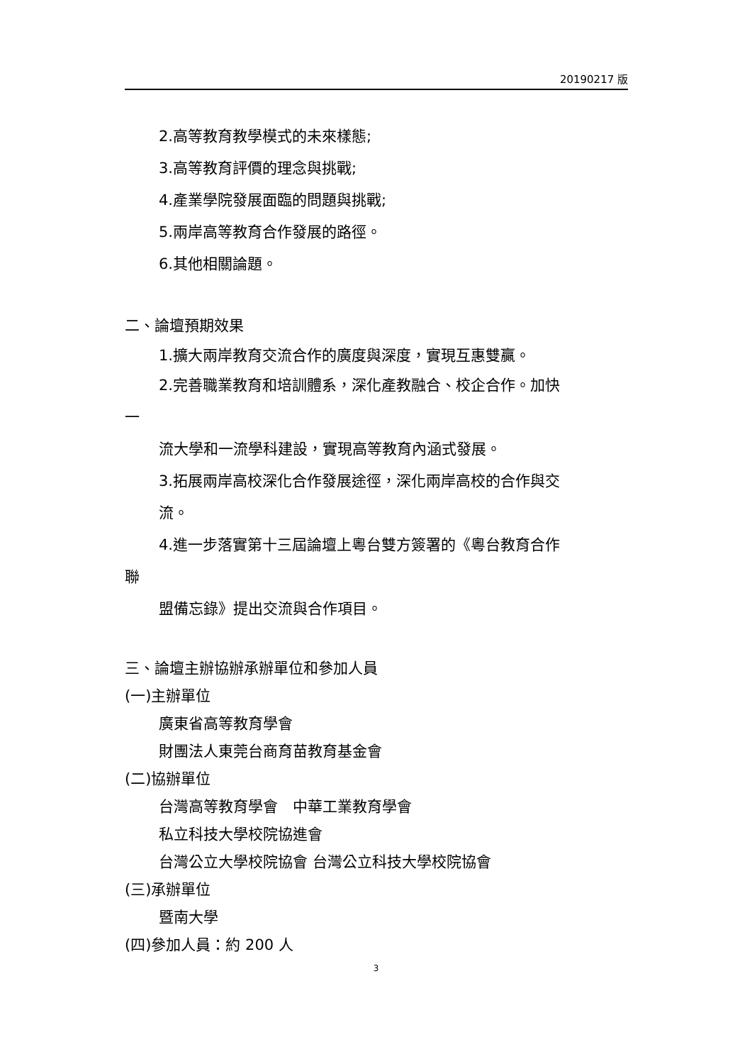20190217 版
2.高等教育教學模式的未來樣態;
3.高等教育評價的理念與挑戰;
4.產業學院發展面臨的問題與挑戰;
5.兩岸高等教育合作發展的路徑。
6.其他相關論題。
二、論壇預期效果
1.擴大兩岸教育交流合作的廣度與深度，實現互惠雙贏。
2.完善職業教育和培訓體系，深化產教融合、校企合作。加快
一
流大學和一流學科建設，實現高等教育內涵式發展。
3.拓展兩岸高校深化合作發展途徑，深化兩岸高校的合作與交
流。
4.進一步落實第十三屆論壇上粵台雙方簽署的《粵台教育合作
聯
盟備忘錄》提出交流與合作項目。
三、論壇主辦協辦承辦單位和參加人員
(一)主辦單位
廣東省高等教育學會
財團法人東莞台商育苗教育基金會
(二)協辦單位
台灣高等教育學會　中華工業教育學會
私立科技大學校院協進會
台灣公立大學校院協會 台灣公立科技大學校院協會
(三)承辦單位
暨南大學
(四)參加人員：約 200 人
3